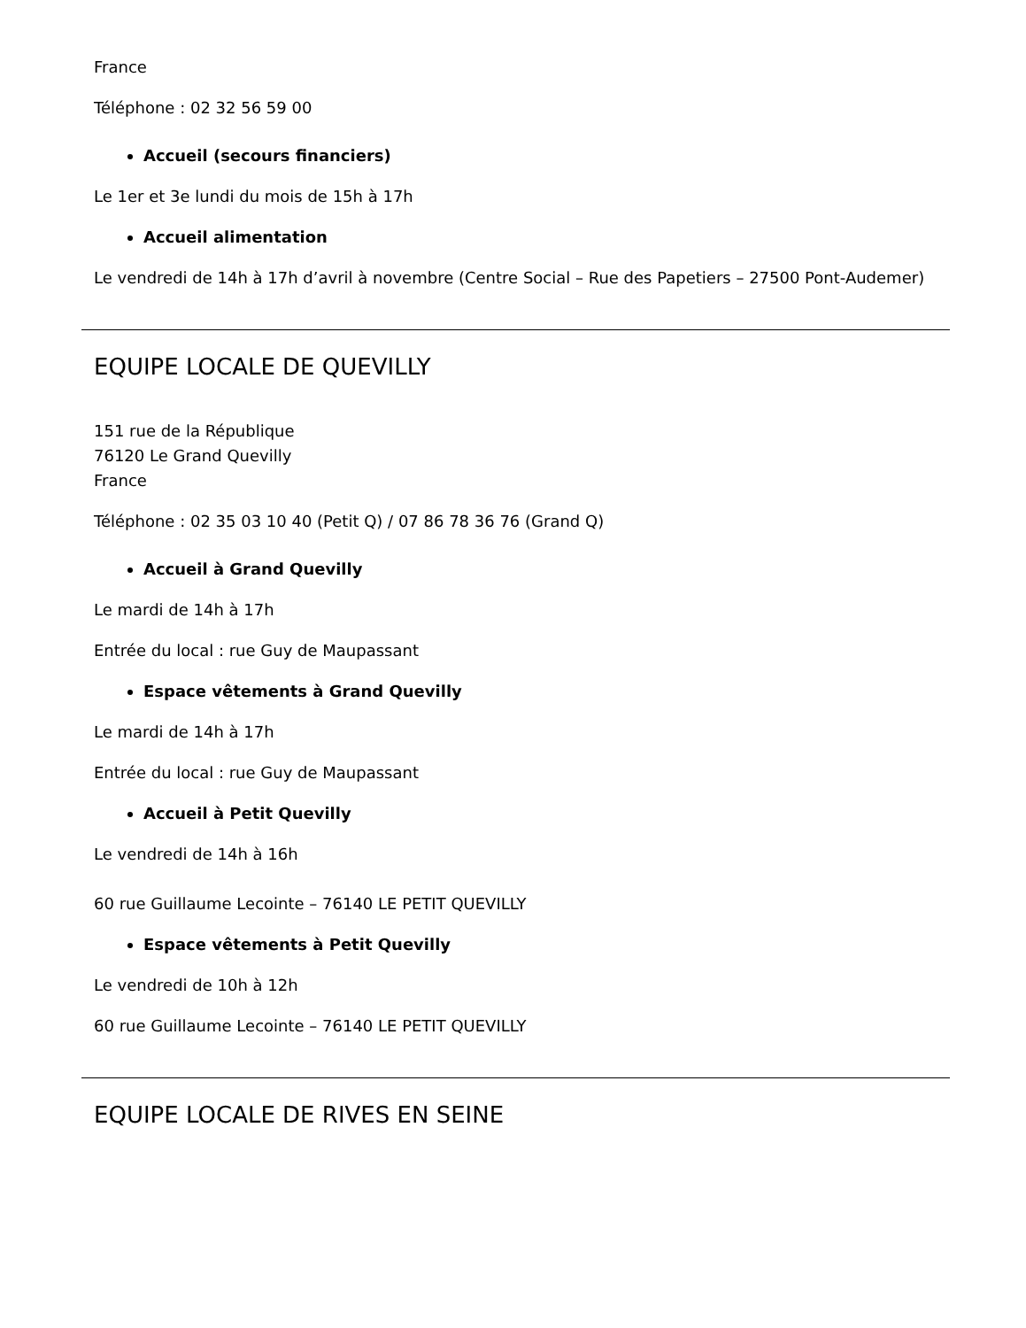France
Téléphone : 02 32 56 59 00
Accueil (secours financiers)
Le 1er et 3e lundi du mois de 15h à 17h
Accueil alimentation
Le vendredi de 14h à 17h d’avril à novembre (Centre Social – Rue des Papetiers – 27500 Pont-Audemer)
EQUIPE LOCALE DE QUEVILLY
151 rue de la République
76120 Le Grand Quevilly
France
Téléphone : 02 35 03 10 40 (Petit Q) / 07 86 78 36 76 (Grand Q)
Accueil à Grand Quevilly
Le mardi de 14h à 17h
Entrée du local : rue Guy de Maupassant
Espace vêtements à Grand Quevilly
Le mardi de 14h à 17h
Entrée du local : rue Guy de Maupassant
Accueil à Petit Quevilly
Le vendredi de 14h à 16h
60 rue Guillaume Lecointe – 76140 LE PETIT QUEVILLY
Espace vêtements à Petit Quevilly
Le vendredi de 10h à 12h
60 rue Guillaume Lecointe – 76140 LE PETIT QUEVILLY
EQUIPE LOCALE DE RIVES EN SEINE